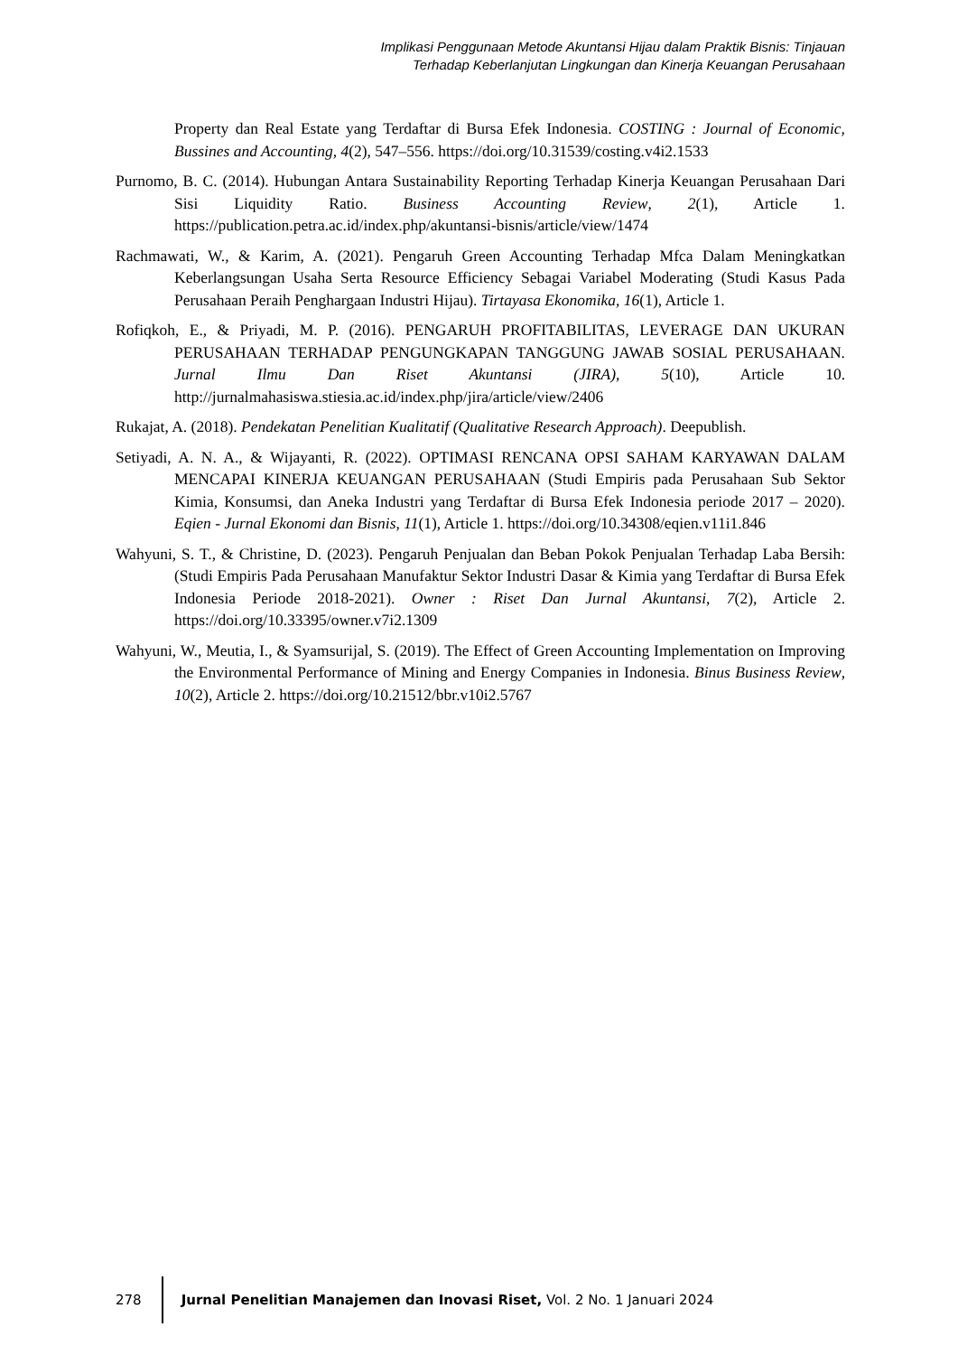Implikasi Penggunaan Metode Akuntansi Hijau dalam Praktik Bisnis: Tinjauan
Terhadap Keberlanjutan Lingkungan dan Kinerja Keuangan Perusahaan
Property dan Real Estate yang Terdaftar di Bursa Efek Indonesia. COSTING : Journal of Economic, Bussines and Accounting, 4(2), 547–556. https://doi.org/10.31539/costing.v4i2.1533
Purnomo, B. C. (2014). Hubungan Antara Sustainability Reporting Terhadap Kinerja Keuangan Perusahaan Dari Sisi Liquidity Ratio. Business Accounting Review, 2(1), Article 1. https://publication.petra.ac.id/index.php/akuntansi-bisnis/article/view/1474
Rachmawati, W., & Karim, A. (2021). Pengaruh Green Accounting Terhadap Mfca Dalam Meningkatkan Keberlangsungan Usaha Serta Resource Efficiency Sebagai Variabel Moderating (Studi Kasus Pada Perusahaan Peraih Penghargaan Industri Hijau). Tirtayasa Ekonomika, 16(1), Article 1.
Rofiqkoh, E., & Priyadi, M. P. (2016). PENGARUH PROFITABILITAS, LEVERAGE DAN UKURAN PERUSAHAAN TERHADAP PENGUNGKAPAN TANGGUNG JAWAB SOSIAL PERUSAHAAN. Jurnal Ilmu Dan Riset Akuntansi (JIRA), 5(10), Article 10. http://jurnalmahasiswa.stiesia.ac.id/index.php/jira/article/view/2406
Rukajat, A. (2018). Pendekatan Penelitian Kualitatif (Qualitative Research Approach). Deepublish.
Setiyadi, A. N. A., & Wijayanti, R. (2022). OPTIMASI RENCANA OPSI SAHAM KARYAWAN DALAM MENCAPAI KINERJA KEUANGAN PERUSAHAAN (Studi Empiris pada Perusahaan Sub Sektor Kimia, Konsumsi, dan Aneka Industri yang Terdaftar di Bursa Efek Indonesia periode 2017 – 2020). Eqien - Jurnal Ekonomi dan Bisnis, 11(1), Article 1. https://doi.org/10.34308/eqien.v11i1.846
Wahyuni, S. T., & Christine, D. (2023). Pengaruh Penjualan dan Beban Pokok Penjualan Terhadap Laba Bersih: (Studi Empiris Pada Perusahaan Manufaktur Sektor Industri Dasar & Kimia yang Terdaftar di Bursa Efek Indonesia Periode 2018-2021). Owner : Riset Dan Jurnal Akuntansi, 7(2), Article 2. https://doi.org/10.33395/owner.v7i2.1309
Wahyuni, W., Meutia, I., & Syamsurijal, S. (2019). The Effect of Green Accounting Implementation on Improving the Environmental Performance of Mining and Energy Companies in Indonesia. Binus Business Review, 10(2), Article 2. https://doi.org/10.21512/bbr.v10i2.5767
278 Jurnal Penelitian Manajemen dan Inovasi Riset, Vol. 2 No. 1 Januari 2024